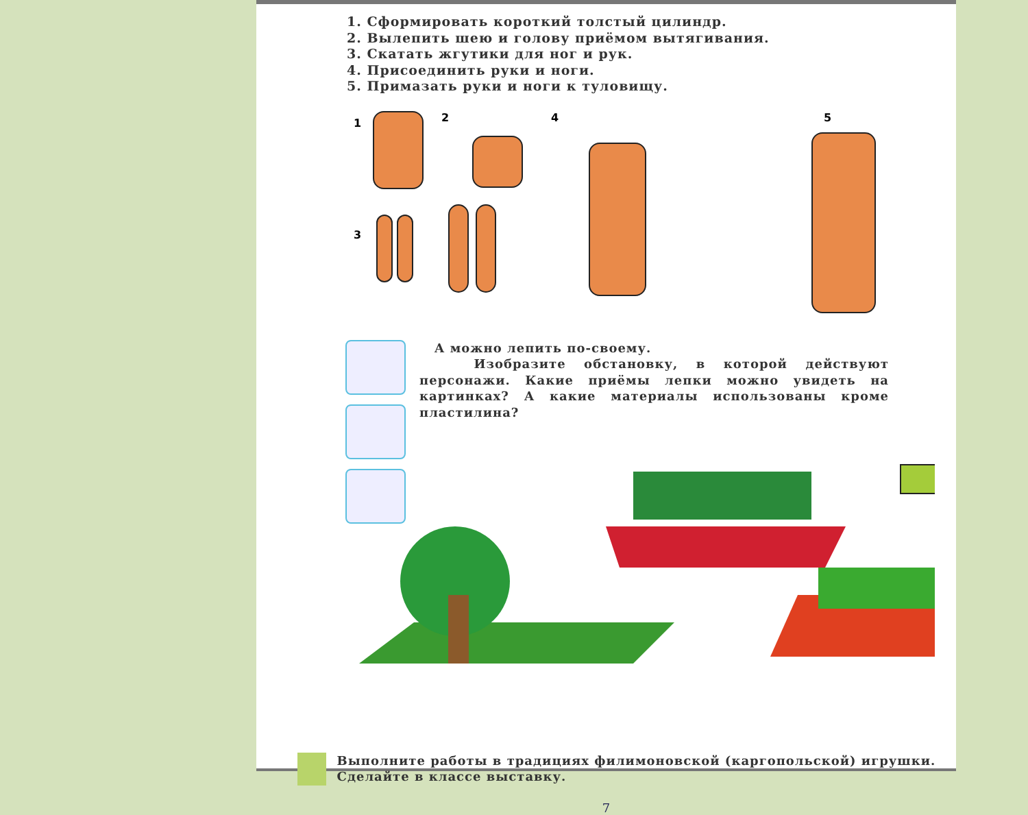1. Сформировать короткий толстый цилиндр.
2. Вылепить шею и голову приёмом вытягивания.
3. Скатать жгутики для ног и рук.
4. Присоединить руки и ноги.
5. Примазать руки и ноги к туловищу.
1 2
3
4 5
А можно лепить по-своему.
Изобразите обстановку, в которой действуют персонажи. Какие приёмы лепки можно увидеть на картинках? А какие материалы использованы кроме пластилина?
Выполните работы в традициях филимоновской (каргопольской) игрушки. Сделайте в классе выставку.
7